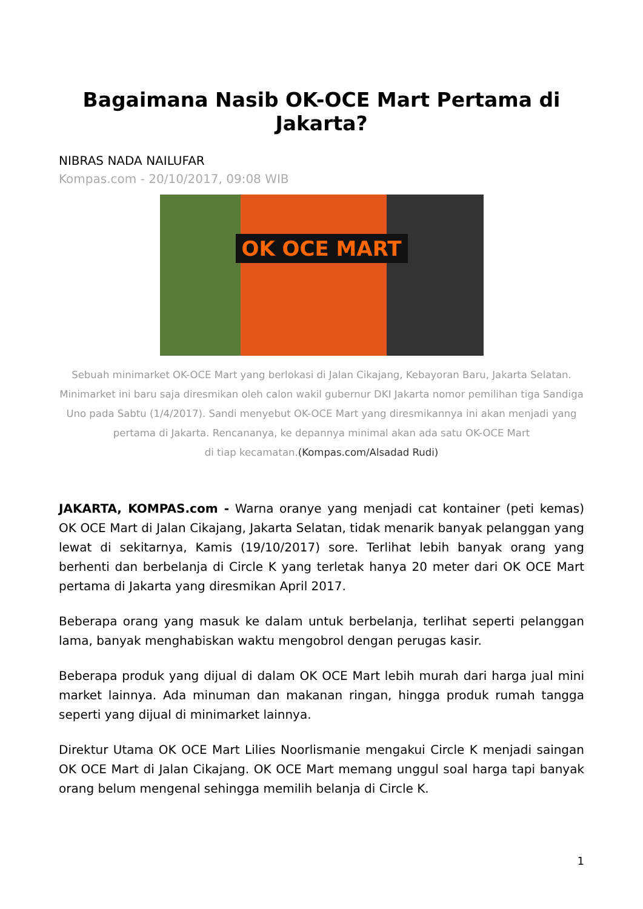Bagaimana Nasib OK-OCE Mart Pertama di Jakarta?
NIBRAS NADA NAILUFAR
Kompas.com - 20/10/2017, 09:08 WIB
OK OCE MART
Sebuah minimarket OK-OCE Mart yang berlokasi di Jalan Cikajang, Kebayoran Baru, Jakarta Selatan. Minimarket ini baru saja diresmikan oleh calon wakil gubernur DKI Jakarta nomor pemilihan tiga Sandiga Uno pada Sabtu (1/4/2017). Sandi menyebut OK-OCE Mart yang diresmikannya ini akan menjadi yang pertama di Jakarta. Rencananya, ke depannya minimal akan ada satu OK-OCE Mart
di tiap kecamatan.(Kompas.com/Alsadad Rudi)
JAKARTA, KOMPAS.com - Warna oranye yang menjadi cat kontainer (peti kemas) OK OCE Mart di Jalan Cikajang, Jakarta Selatan, tidak menarik banyak pelanggan yang lewat di sekitarnya, Kamis (19/10/2017) sore. Terlihat lebih banyak orang yang berhenti dan berbelanja di Circle K yang terletak hanya 20 meter dari OK OCE Mart pertama di Jakarta yang diresmikan April 2017.
Beberapa orang yang masuk ke dalam untuk berbelanja, terlihat seperti pelanggan lama, banyak menghabiskan waktu mengobrol dengan perugas kasir.
Beberapa produk yang dijual di dalam OK OCE Mart lebih murah dari harga jual mini market lainnya. Ada minuman dan makanan ringan, hingga produk rumah tangga seperti yang dijual di minimarket lainnya.
Direktur Utama OK OCE Mart Lilies Noorlismanie mengakui Circle K menjadi saingan OK OCE Mart di Jalan Cikajang. OK OCE Mart memang unggul soal harga tapi banyak orang belum mengenal sehingga memilih belanja di Circle K.
1